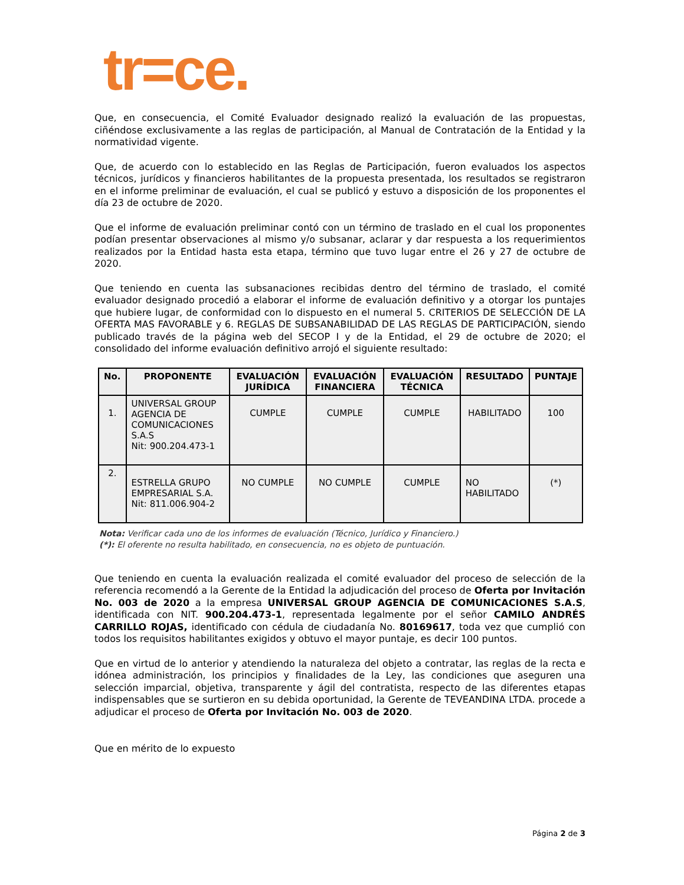tr=ce.
Que, en consecuencia, el Comité Evaluador designado realizó la evaluación de las propuestas, ciñéndose exclusivamente a las reglas de participación, al Manual de Contratación de la Entidad y la normatividad vigente.
Que, de acuerdo con lo establecido en las Reglas de Participación, fueron evaluados los aspectos técnicos, jurídicos y financieros habilitantes de la propuesta presentada, los resultados se registraron en el informe preliminar de evaluación, el cual se publicó y estuvo a disposición de los proponentes el día 23 de octubre de 2020.
Que el informe de evaluación preliminar contó con un término de traslado en el cual los proponentes podían presentar observaciones al mismo y/o subsanar, aclarar y dar respuesta a los requerimientos realizados por la Entidad hasta esta etapa, término que tuvo lugar entre el 26 y 27 de octubre de 2020.
Que teniendo en cuenta las subsanaciones recibidas dentro del término de traslado, el comité evaluador designado procedió a elaborar el informe de evaluación definitivo y a otorgar los puntajes que hubiere lugar, de conformidad con lo dispuesto en el numeral 5. CRITERIOS DE SELECCIÓN DE LA OFERTA MAS FAVORABLE y 6. REGLAS DE SUBSANABILIDAD DE LAS REGLAS DE PARTICIPACIÓN, siendo publicado través de la página web del SECOP I y de la Entidad, el 29 de octubre de 2020; el consolidado del informe evaluación definitivo arrojó el siguiente resultado:
| No. | PROPONENTE | EVALUACIÓN JURÍDICA | EVALUACIÓN FINANCIERA | EVALUACIÓN TÉCNICA | RESULTADO | PUNTAJE |
| --- | --- | --- | --- | --- | --- | --- |
| 1. | UNIVERSAL GROUP AGENCIA DE COMUNICACIONES S.A.S Nit: 900.204.473-1 | CUMPLE | CUMPLE | CUMPLE | HABILITADO | 100 |
| 2. | ESTRELLA GRUPO EMPRESARIAL S.A. Nit: 811.006.904-2 | NO CUMPLE | NO CUMPLE | CUMPLE | NO HABILITADO | (*) |
Nota: Verificar cada uno de los informes de evaluación (Técnico, Jurídico y Financiero.)
(*): El oferente no resulta habilitado, en consecuencia, no es objeto de puntuación.
Que teniendo en cuenta la evaluación realizada el comité evaluador del proceso de selección de la referencia recomendó a la Gerente de la Entidad la adjudicación del proceso de Oferta por Invitación No. 003 de 2020 a la empresa UNIVERSAL GROUP AGENCIA DE COMUNICACIONES S.A.S, identificada con NIT. 900.204.473-1, representada legalmente por el señor CAMILO ANDRÉS CARRILLO ROJAS, identificado con cédula de ciudadanía No. 80169617, toda vez que cumplió con todos los requisitos habilitantes exigidos y obtuvo el mayor puntaje, es decir 100 puntos.
Que en virtud de lo anterior y atendiendo la naturaleza del objeto a contratar, las reglas de la recta e idónea administración, los principios y finalidades de la Ley, las condiciones que aseguren una selección imparcial, objetiva, transparente y ágil del contratista, respecto de las diferentes etapas indispensables que se surtieron en su debida oportunidad, la Gerente de TEVEANDINA LTDA. procede a adjudicar el proceso de Oferta por Invitación No. 003 de 2020.
Que en mérito de lo expuesto
Página 2 de 3